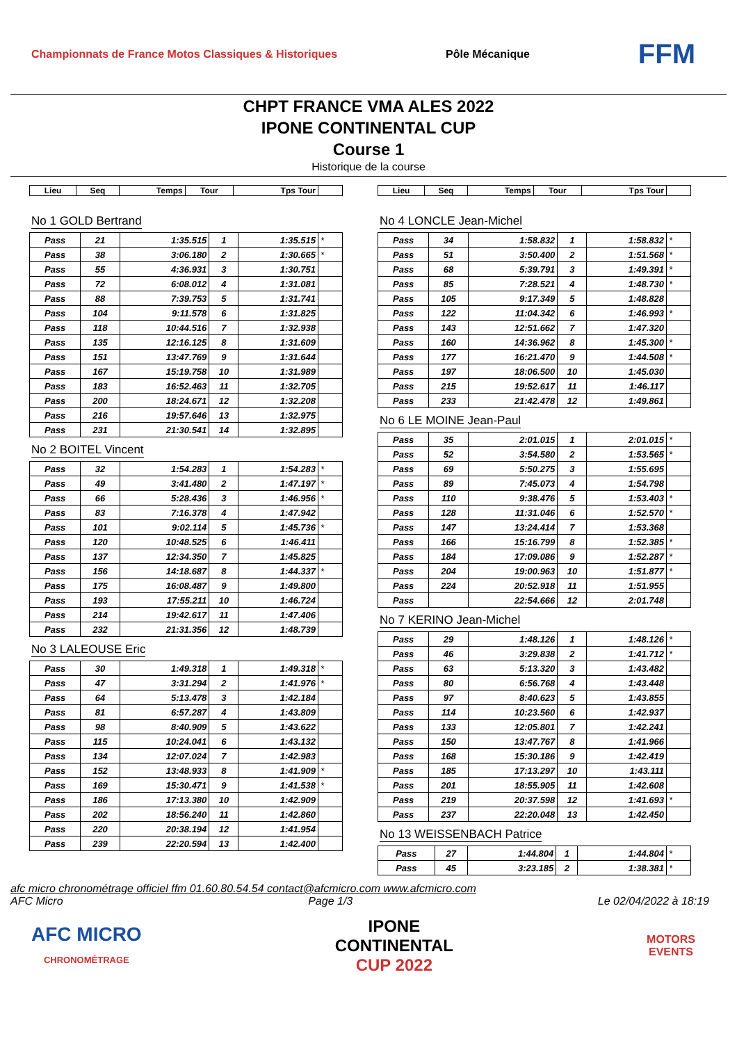Championnats de France Motos Classiques & Historiques
Pôle Mécanique
FFM
CHPT FRANCE VMA ALES 2022
IPONE CONTINENTAL CUP
Course 1
Historique de la course
| Lieu | Seq | Temps | Tour | Tps Tour | |
No 1 GOLD Bertrand
| Pass | 21 | 1:35.515 | 1 | 1:35.515 | * |
| Pass | 38 | 3:06.180 | 2 | 1:30.665 | * |
| Pass | 55 | 4:36.931 | 3 | 1:30.751 | |
| Pass | 72 | 6:08.012 | 4 | 1:31.081 | |
| Pass | 88 | 7:39.753 | 5 | 1:31.741 | |
| Pass | 104 | 9:11.578 | 6 | 1:31.825 | |
| Pass | 118 | 10:44.516 | 7 | 1:32.938 | |
| Pass | 135 | 12:16.125 | 8 | 1:31.609 | |
| Pass | 151 | 13:47.769 | 9 | 1:31.644 | |
| Pass | 167 | 15:19.758 | 10 | 1:31.989 | |
| Pass | 183 | 16:52.463 | 11 | 1:32.705 | |
| Pass | 200 | 18:24.671 | 12 | 1:32.208 | |
| Pass | 216 | 19:57.646 | 13 | 1:32.975 | |
| Pass | 231 | 21:30.541 | 14 | 1:32.895 | |
No 2 BOITEL Vincent
| Pass | 32 | 1:54.283 | 1 | 1:54.283 | * |
| Pass | 49 | 3:41.480 | 2 | 1:47.197 | * |
| Pass | 66 | 5:28.436 | 3 | 1:46.956 | * |
| Pass | 83 | 7:16.378 | 4 | 1:47.942 | |
| Pass | 101 | 9:02.114 | 5 | 1:45.736 | * |
| Pass | 120 | 10:48.525 | 6 | 1:46.411 | |
| Pass | 137 | 12:34.350 | 7 | 1:45.825 | |
| Pass | 156 | 14:18.687 | 8 | 1:44.337 | * |
| Pass | 175 | 16:08.487 | 9 | 1:49.800 | |
| Pass | 193 | 17:55.211 | 10 | 1:46.724 | |
| Pass | 214 | 19:42.617 | 11 | 1:47.406 | |
| Pass | 232 | 21:31.356 | 12 | 1:48.739 | |
No 3 LALEOUSE Eric
| Pass | 30 | 1:49.318 | 1 | 1:49.318 | * |
| Pass | 47 | 3:31.294 | 2 | 1:41.976 | * |
| Pass | 64 | 5:13.478 | 3 | 1:42.184 | |
| Pass | 81 | 6:57.287 | 4 | 1:43.809 | |
| Pass | 98 | 8:40.909 | 5 | 1:43.622 | |
| Pass | 115 | 10:24.041 | 6 | 1:43.132 | |
| Pass | 134 | 12:07.024 | 7 | 1:42.983 | |
| Pass | 152 | 13:48.933 | 8 | 1:41.909 | * |
| Pass | 169 | 15:30.471 | 9 | 1:41.538 | * |
| Pass | 186 | 17:13.380 | 10 | 1:42.909 | |
| Pass | 202 | 18:56.240 | 11 | 1:42.860 | |
| Pass | 220 | 20:38.194 | 12 | 1:41.954 | |
| Pass | 239 | 22:20.594 | 13 | 1:42.400 | |
| Lieu | Seq | Temps | Tour | Tps Tour | |
No 4 LONCLE Jean-Michel
| Pass | 34 | 1:58.832 | 1 | 1:58.832 | * |
| Pass | 51 | 3:50.400 | 2 | 1:51.568 | * |
| Pass | 68 | 5:39.791 | 3 | 1:49.391 | * |
| Pass | 85 | 7:28.521 | 4 | 1:48.730 | * |
| Pass | 105 | 9:17.349 | 5 | 1:48.828 | |
| Pass | 122 | 11:04.342 | 6 | 1:46.993 | * |
| Pass | 143 | 12:51.662 | 7 | 1:47.320 | |
| Pass | 160 | 14:36.962 | 8 | 1:45.300 | * |
| Pass | 177 | 16:21.470 | 9 | 1:44.508 | * |
| Pass | 197 | 18:06.500 | 10 | 1:45.030 | |
| Pass | 215 | 19:52.617 | 11 | 1:46.117 | |
| Pass | 233 | 21:42.478 | 12 | 1:49.861 | |
No 6 LE MOINE Jean-Paul
| Pass | 35 | 2:01.015 | 1 | 2:01.015 | * |
| Pass | 52 | 3:54.580 | 2 | 1:53.565 | * |
| Pass | 69 | 5:50.275 | 3 | 1:55.695 | |
| Pass | 89 | 7:45.073 | 4 | 1:54.798 | |
| Pass | 110 | 9:38.476 | 5 | 1:53.403 | * |
| Pass | 128 | 11:31.046 | 6 | 1:52.570 | * |
| Pass | 147 | 13:24.414 | 7 | 1:53.368 | |
| Pass | 166 | 15:16.799 | 8 | 1:52.385 | * |
| Pass | 184 | 17:09.086 | 9 | 1:52.287 | * |
| Pass | 204 | 19:00.963 | 10 | 1:51.877 | * |
| Pass | 224 | 20:52.918 | 11 | 1:51.955 | |
| Pass | | 22:54.666 | 12 | 2:01.748 | |
No 7 KERINO Jean-Michel
| Pass | 29 | 1:48.126 | 1 | 1:48.126 | * |
| Pass | 46 | 3:29.838 | 2 | 1:41.712 | * |
| Pass | 63 | 5:13.320 | 3 | 1:43.482 | |
| Pass | 80 | 6:56.768 | 4 | 1:43.448 | |
| Pass | 97 | 8:40.623 | 5 | 1:43.855 | |
| Pass | 114 | 10:23.560 | 6 | 1:42.937 | |
| Pass | 133 | 12:05.801 | 7 | 1:42.241 | |
| Pass | 150 | 13:47.767 | 8 | 1:41.966 | |
| Pass | 168 | 15:30.186 | 9 | 1:42.419 | |
| Pass | 185 | 17:13.297 | 10 | 1:43.111 | |
| Pass | 201 | 18:55.905 | 11 | 1:42.608 | |
| Pass | 219 | 20:37.598 | 12 | 1:41.693 | * |
| Pass | 237 | 22:20.048 | 13 | 1:42.450 | |
No 13 WEISSENBACH Patrice
| Pass | 27 | 1:44.804 | 1 | 1:44.804 | * |
| Pass | 45 | 3:23.185 | 2 | 1:38.381 | * |
afc micro chronométrage officiel ffm 01.60.80.54.54 contact@afcmicro.com www.afcmicro.com
AFC Micro Page 1/3 Le 02/04/2022 à 18:19
AFC MICRO
CHRONOMÉTRAGE
IPONE
CONTINENTAL
CUP 2022
MOTORS
EVENTS